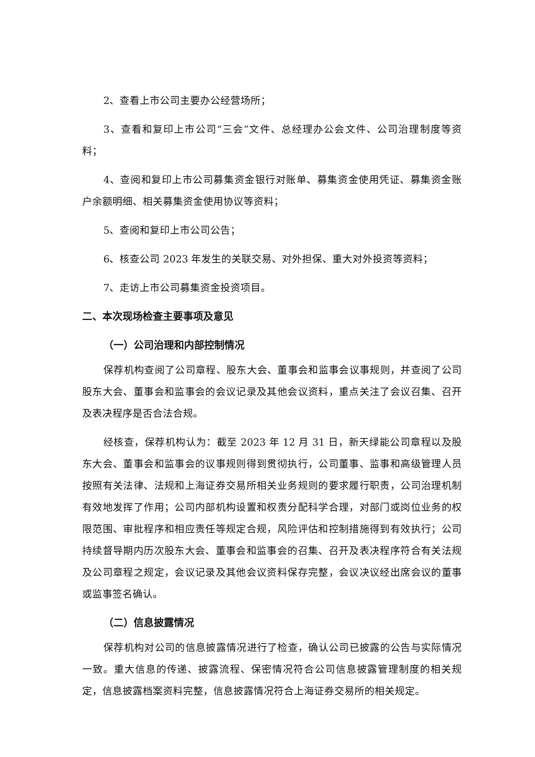2、查看上市公司主要办公经营场所；
3、查看和复印上市公司“三会”文件、总经理办公会文件、公司治理制度等资料；
4、查阅和复印上市公司募集资金银行对账单、募集资金使用凭证、募集资金账户余额明细、相关募集资金使用协议等资料；
5、查阅和复印上市公司公告；
6、核查公司 2023 年发生的关联交易、对外担保、重大对外投资等资料；
7、走访上市公司募集资金投资项目。
二、本次现场检查主要事项及意见
（一）公司治理和内部控制情况
保荐机构查阅了公司章程、股东大会、董事会和监事会议事规则，并查阅了公司股东大会、董事会和监事会的会议记录及其他会议资料，重点关注了会议召集、召开及表决程序是否合法合规。
经核查，保荐机构认为：截至 2023 年 12 月 31 日，新天绿能公司章程以及股东大会、董事会和监事会的议事规则得到贯彻执行，公司董事、监事和高级管理人员按照有关法律、法规和上海证券交易所相关业务规则的要求履行职责，公司治理机制有效地发挥了作用；公司内部机构设置和权责分配科学合理，对部门或岗位业务的权限范围、审批程序和相应责任等规定合规，风险评估和控制措施得到有效执行；公司持续督导期内历次股东大会、董事会和监事会的召集、召开及表决程序符合有关法规及公司章程之规定，会议记录及其他会议资料保存完整，会议决议经出席会议的董事或监事签名确认。
（二）信息披露情况
保荐机构对公司的信息披露情况进行了检查，确认公司已披露的公告与实际情况一致。重大信息的传递、披露流程、保密情况符合公司信息披露管理制度的相关规定，信息披露档案资料完整，信息披露情况符合上海证券交易所的相关规定。